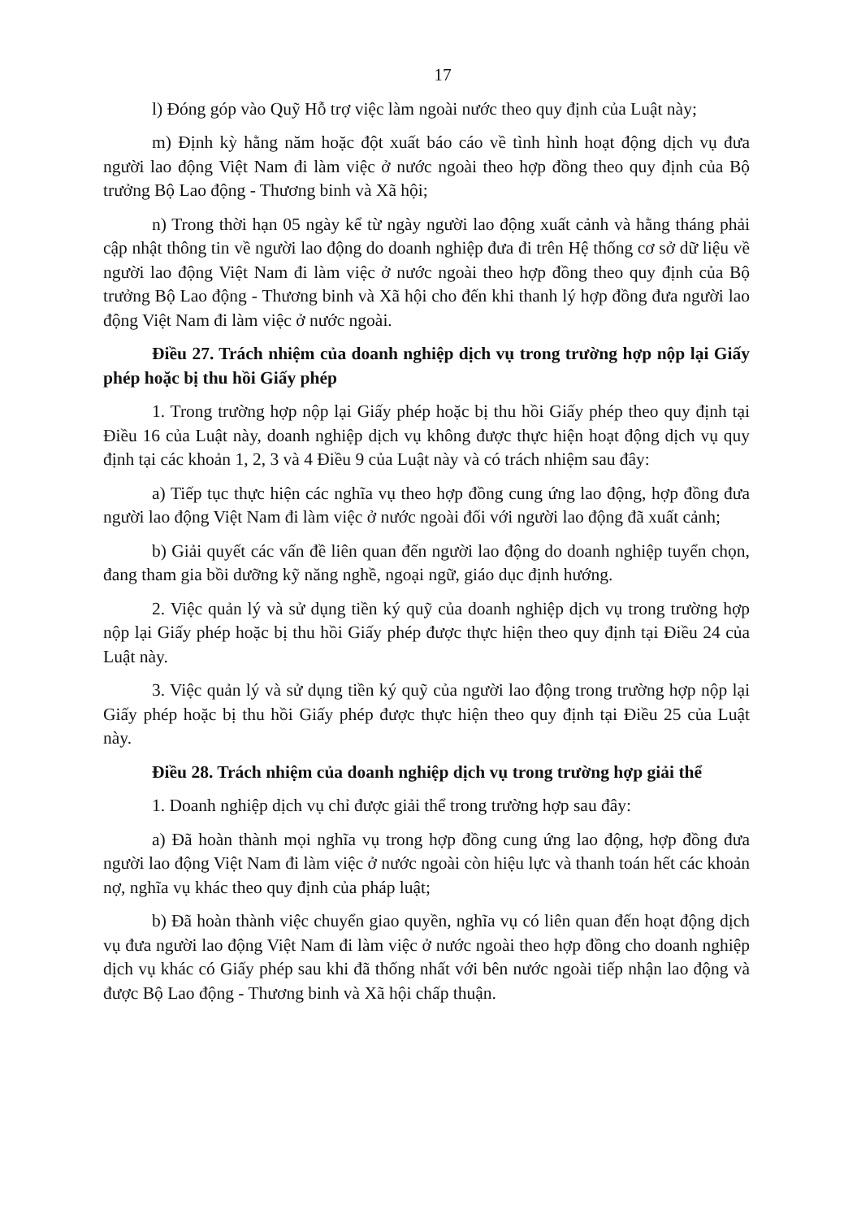17
l) Đóng góp vào Quỹ Hỗ trợ việc làm ngoài nước theo quy định của Luật này;
m) Định kỳ hằng năm hoặc đột xuất báo cáo về tình hình hoạt động dịch vụ đưa người lao động Việt Nam đi làm việc ở nước ngoài theo hợp đồng theo quy định của Bộ trưởng Bộ Lao động - Thương binh và Xã hội;
n) Trong thời hạn 05 ngày kể từ ngày người lao động xuất cảnh và hằng tháng phải cập nhật thông tin về người lao động do doanh nghiệp đưa đi trên Hệ thống cơ sở dữ liệu về người lao động Việt Nam đi làm việc ở nước ngoài theo hợp đồng theo quy định của Bộ trưởng Bộ Lao động - Thương binh và Xã hội cho đến khi thanh lý hợp đồng đưa người lao động Việt Nam đi làm việc ở nước ngoài.
Điều 27. Trách nhiệm của doanh nghiệp dịch vụ trong trường hợp nộp lại Giấy phép hoặc bị thu hồi Giấy phép
1. Trong trường hợp nộp lại Giấy phép hoặc bị thu hồi Giấy phép theo quy định tại Điều 16 của Luật này, doanh nghiệp dịch vụ không được thực hiện hoạt động dịch vụ quy định tại các khoản 1, 2, 3 và 4 Điều 9 của Luật này và có trách nhiệm sau đây:
a) Tiếp tục thực hiện các nghĩa vụ theo hợp đồng cung ứng lao động, hợp đồng đưa người lao động Việt Nam đi làm việc ở nước ngoài đối với người lao động đã xuất cảnh;
b) Giải quyết các vấn đề liên quan đến người lao động do doanh nghiệp tuyển chọn, đang tham gia bồi dưỡng kỹ năng nghề, ngoại ngữ, giáo dục định hướng.
2. Việc quản lý và sử dụng tiền ký quỹ của doanh nghiệp dịch vụ trong trường hợp nộp lại Giấy phép hoặc bị thu hồi Giấy phép được thực hiện theo quy định tại Điều 24 của Luật này.
3. Việc quản lý và sử dụng tiền ký quỹ của người lao động trong trường hợp nộp lại Giấy phép hoặc bị thu hồi Giấy phép được thực hiện theo quy định tại Điều 25 của Luật này.
Điều 28. Trách nhiệm của doanh nghiệp dịch vụ trong trường hợp giải thể
1. Doanh nghiệp dịch vụ chỉ được giải thể trong trường hợp sau đây:
a) Đã hoàn thành mọi nghĩa vụ trong hợp đồng cung ứng lao động, hợp đồng đưa người lao động Việt Nam đi làm việc ở nước ngoài còn hiệu lực và thanh toán hết các khoản nợ, nghĩa vụ khác theo quy định của pháp luật;
b) Đã hoàn thành việc chuyển giao quyền, nghĩa vụ có liên quan đến hoạt động dịch vụ đưa người lao động Việt Nam đi làm việc ở nước ngoài theo hợp đồng cho doanh nghiệp dịch vụ khác có Giấy phép sau khi đã thống nhất với bên nước ngoài tiếp nhận lao động và được Bộ Lao động - Thương binh và Xã hội chấp thuận.